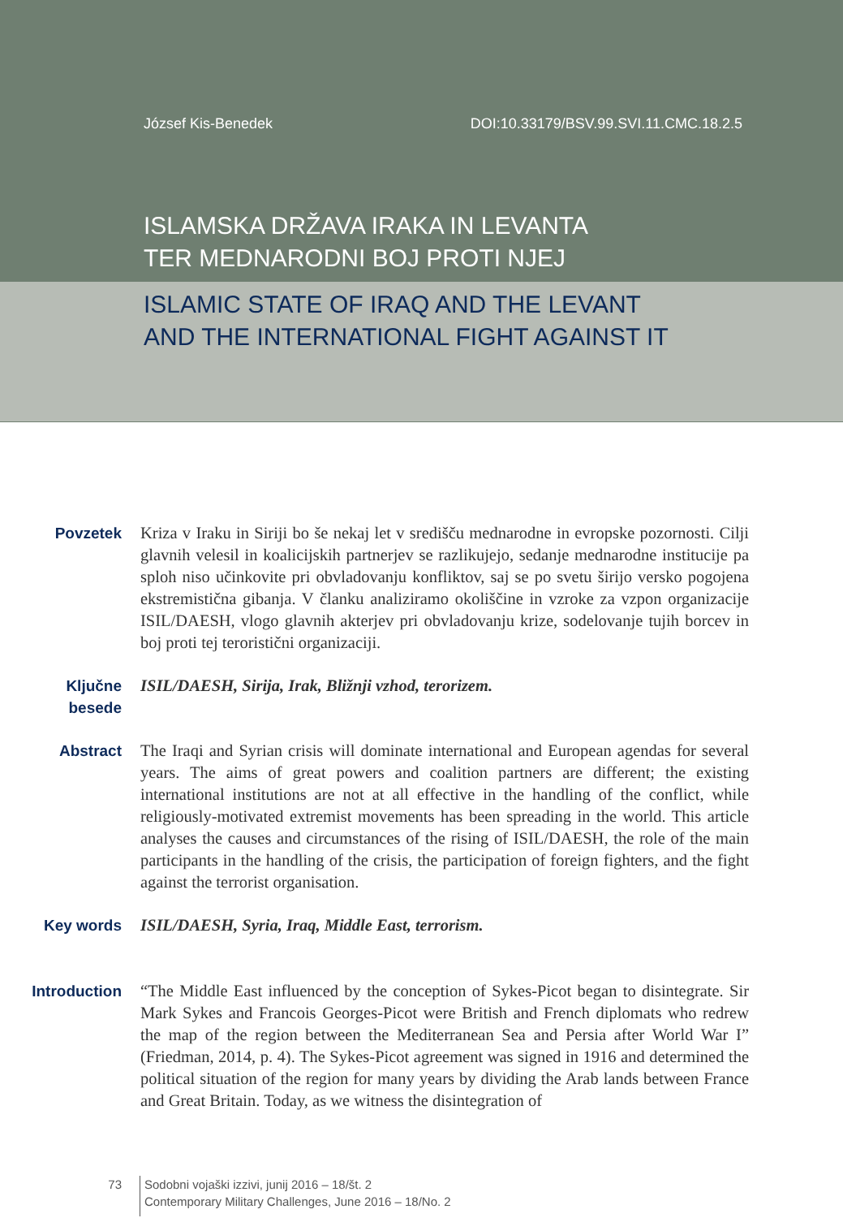József Kis-Benedek DOI:10.33179/BSV.99.SVI.11.CMC.18.2.5
ISLAMSKA DRŽAVA IRAKA IN LEVANTA
TER MEDNARODNI BOJ PROTI NJEJ
ISLAMIC STATE OF IRAQ AND THE LEVANT
AND THE INTERNATIONAL FIGHT AGAINST IT
Povzetek Kriza v Iraku in Siriji bo še nekaj let v središču mednarodne in evropske pozornosti. Cilji glavnih velesil in koalicijskih partnerjev se razlikujejo, sedanje mednarodne institucije pa sploh niso učinkovite pri obvladovanju konfliktov, saj se po svetu širijo versko pogojena ekstremistična gibanja. V članku analiziramo okoliščine in vzroke za vzpon organizacije ISIL/DAESH, vlogo glavnih akterjev pri obvladovanju krize, sodelovanje tujih borcev in boj proti tej teroristični organizaciji.
Ključne
besede
ISIL/DAESH, Sirija, Irak, Bližnji vzhod, terorizem.
Abstract The Iraqi and Syrian crisis will dominate international and European agendas for several years. The aims of great powers and coalition partners are different; the existing international institutions are not at all effective in the handling of the conflict, while religiously-motivated extremist movements has been spreading in the world. This article analyses the causes and circumstances of the rising of ISIL/DAESH, the role of the main participants in the handling of the crisis, the participation of foreign fighters, and the fight against the terrorist organisation.
Key words ISIL/DAESH, Syria, Iraq, Middle East, terrorism.
Introduction “The Middle East influenced by the conception of Sykes-Picot began to disintegrate. Sir Mark Sykes and Francois Georges-Picot were British and French diplomats who redrew the map of the region between the Mediterranean Sea and Persia after World War I” (Friedman, 2014, p. 4). The Sykes-Picot agreement was signed in 1916 and determined the political situation of the region for many years by dividing the Arab lands between France and Great Britain. Today, as we witness the disintegration of
73
Sodobni vojaški izzivi, junij 2016 – 18/št. 2
Contemporary Military Challenges, June 2016 – 18/No. 2